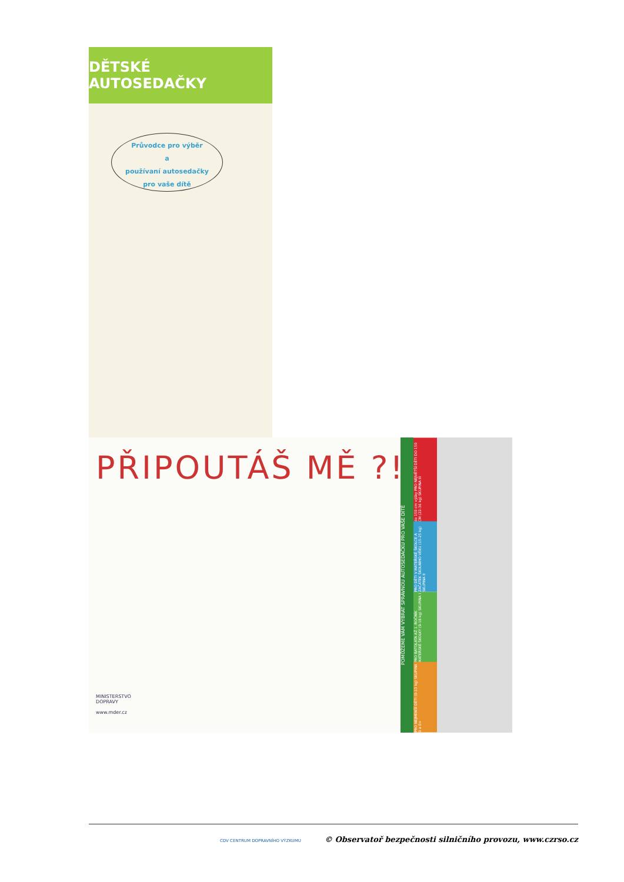DĚTSKÉ AUTOSEDAČKY
Průvodce pro výběr
a
používaní autosedačky
pro vaše dítě
PŘIPOUTÁŠ MĚ ?!
MINISTERSTVO
DOPRAVY
www.mder.cz
POMŮŽEME VÁM VYBRAT SPRÁVNOU AUTOSEDAČKU PRO VAŠE DÍTĚ
do 150 cm výšky PRO NEJVĚTŠÍ DĚTI DO 150 CM (22-36 kg) SKUPINA III
PRO DĚTI V MATEŘSKÉ ŠKOLCE A ZAČÁTEK ŠKOLNÍHO VĚKU (15-25 kg) SKUPINA II
PRO BATOLATA AŽ 1. ROČNÍK MATEŘSKÉ ŠKOLKY (9-18 kg) SKUPINA I
PRO NEJMENŠÍ DĚTI (0-13 kg) SKUPINA 0 a 0+
CDV CENTRUM DOPRAVNÍHO VÝZKUMU © Observatoř bezpečnosti silničního provozu, www.czrso.cz